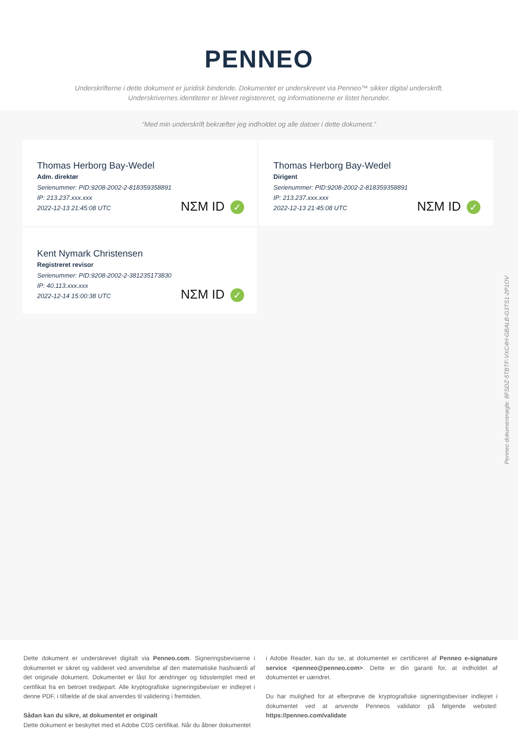PENNEO
Underskrifterne i dette dokument er juridisk bindende. Dokumentet er underskrevet via Penneo™ sikker digital underskrift.
Underskrivernes identiteter er blevet registereret, og informationerne er listet herunder.
“Med min underskrift bekræfter jeg indholdet og alle datoer i dette dokument.”
Thomas Herborg Bay-Wedel
Adm. direktør
Serienummer: PID:9208-2002-2-818359358891
IP: 213.237.xxx.xxx
2022-12-13 21:45:08 UTC
NΣM ID ✓
Thomas Herborg Bay-Wedel
Dirigent
Serienummer: PID:9208-2002-2-818359358891
IP: 213.237.xxx.xxx
2022-12-13 21:45:08 UTC
NΣM ID ✓
Kent Nymark Christensen
Registreret revisor
Serienummer: PID:9208-2002-2-381235173830
IP: 40.113.xxx.xxx
2022-12-14 15:00:38 UTC
NΣM ID ✓
Penneo dokumentnøgle: 8FSDZ-5TBTF-VXC4H-GBALB-G3TS1-2P1OV
Dette dokument er underskrevet digitalt via Penneo.com. Signeringsbeviserne i dokumentet er sikret og valideret ved anvendelse af den matematiske hashværdi af det originale dokument. Dokumentet er låst for ændringer og tidsstemplet med et certifikat fra en betroet tredjepart. Alle kryptografiske signeringsbeviser er indlejret i denne PDF, i tilfælde af de skal anvendes til validering i fremtiden.
Sådan kan du sikre, at dokumentet er originalt
Dette dokument er beskyttet med et Adobe CDS certifikat. Når du åbner dokumentet
i Adobe Reader, kan du se, at dokumentet er certificeret af Penneo e-signature service <penneo@penneo.com>. Dette er din garanti for, at indholdet af dokumentet er uændret.
Du har mulighed for at efterprøve de kryptografiske signeringsbeviser indlejret i dokumentet ved at anvende Penneos validator på følgende websted: https://penneo.com/validate